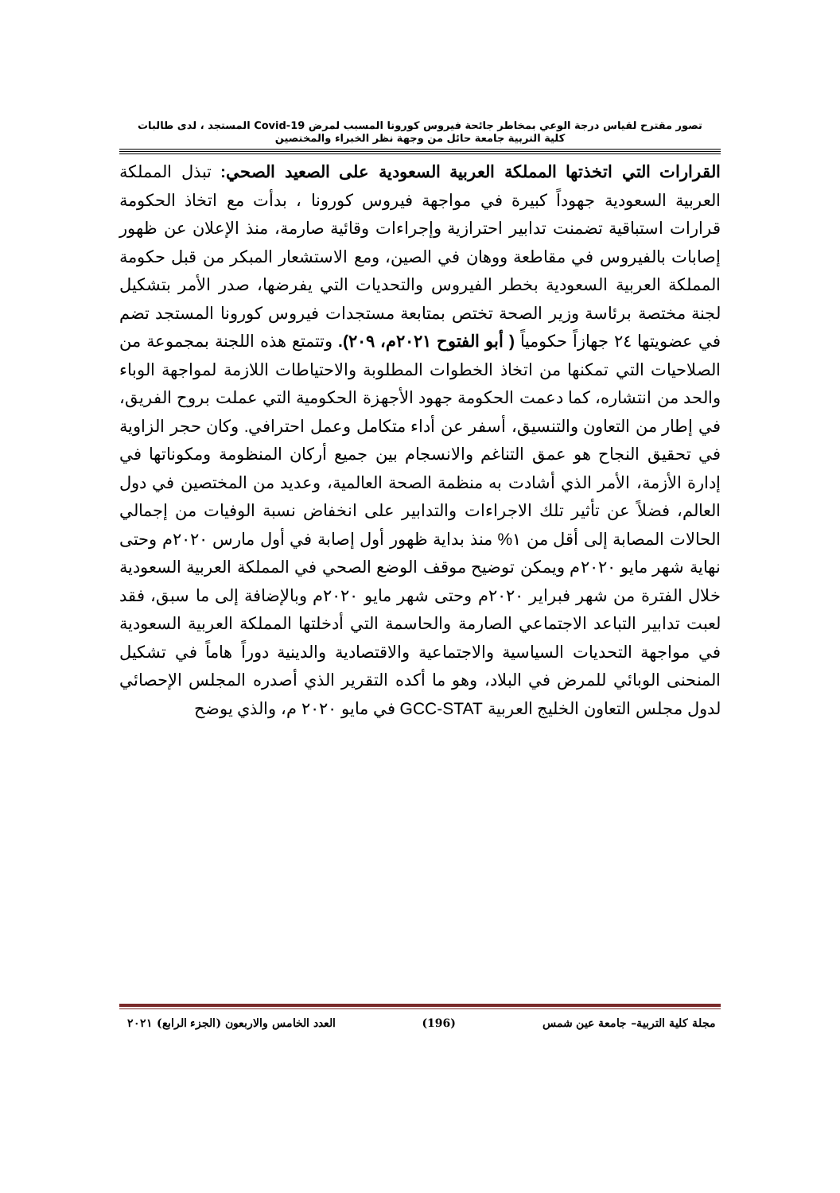تصور مقترح لقياس درجة الوعي بمخاطر جائحة فيروس كورونا المسبب لمرض Covid-19 المستجد ، لدى طالبات
كلية التربية جامعة حائل من وجهة نظر الخبراء والمختصين
القرارات التي اتخذتها المملكة العربية السعودية على الصعيد الصحي: تبذل المملكة العربية السعودية جهوداً كبيرة في مواجهة فيروس كورونا ، بدأت مع اتخاذ الحكومة قرارات استباقية تضمنت تدابير احترازية وإجراءات وقائية صارمة، منذ الإعلان عن ظهور إصابات بالفيروس في مقاطعة ووهان في الصين، ومع الاستشعار المبكر من قبل حكومة المملكة العربية السعودية بخطر الفيروس والتحديات التي يفرضها، صدر الأمر بتشكيل لجنة مختصة برئاسة وزير الصحة تختص بمتابعة مستجدات فيروس كورونا المستجد تضم في عضويتها ٢٤ جهازاً حكومياً ( أبو الفتوح ٢٠٢١م، ٢٠٩). وتتمتع هذه اللجنة بمجموعة من الصلاحيات التي تمكنها من اتخاذ الخطوات المطلوبة والاحتياطات اللازمة لمواجهة الوباء والحد من انتشاره، كما دعمت الحكومة جهود الأجهزة الحكومية التي عملت بروح الفريق، في إطار من التعاون والتنسيق، أسفر عن أداء متكامل وعمل احترافي. وكان حجر الزاوية في تحقيق النجاح هو عمق التناغم والانسجام بين جميع أركان المنظومة ومكوناتها في إدارة الأزمة، الأمر الذي أشادت به منظمة الصحة العالمية، وعديد من المختصين في دول العالم، فضلاً عن تأثير تلك الاجراءات والتدابير على انخفاض نسبة الوفيات من إجمالي الحالات المصابة إلى أقل من ١% منذ بداية ظهور أول إصابة في أول مارس ٢٠٢٠م وحتى نهاية شهر مايو ٢٠٢٠م ويمكن توضيح موقف الوضع الصحي في المملكة العربية السعودية خلال الفترة من شهر فبراير ٢٠٢٠م وحتى شهر مايو ٢٠٢٠م وبالإضافة إلى ما سبق، فقد لعبت تدابير التباعد الاجتماعي الصارمة والحاسمة التي أدخلتها المملكة العربية السعودية في مواجهة التحديات السياسية والاجتماعية والاقتصادية والدينية دوراً هاماً في تشكيل المنحنى الوبائي للمرض في البلاد، وهو ما أكده التقرير الذي أصدره المجلس الإحصائي لدول مجلس التعاون الخليج العربية GCC-STAT في مايو ٢٠٢٠ م، والذي يوضح
مجلة كلية التربية– جامعة عين شمس (196) العدد الخامس والاربعون (الجزء الرابع) ٢٠٢١